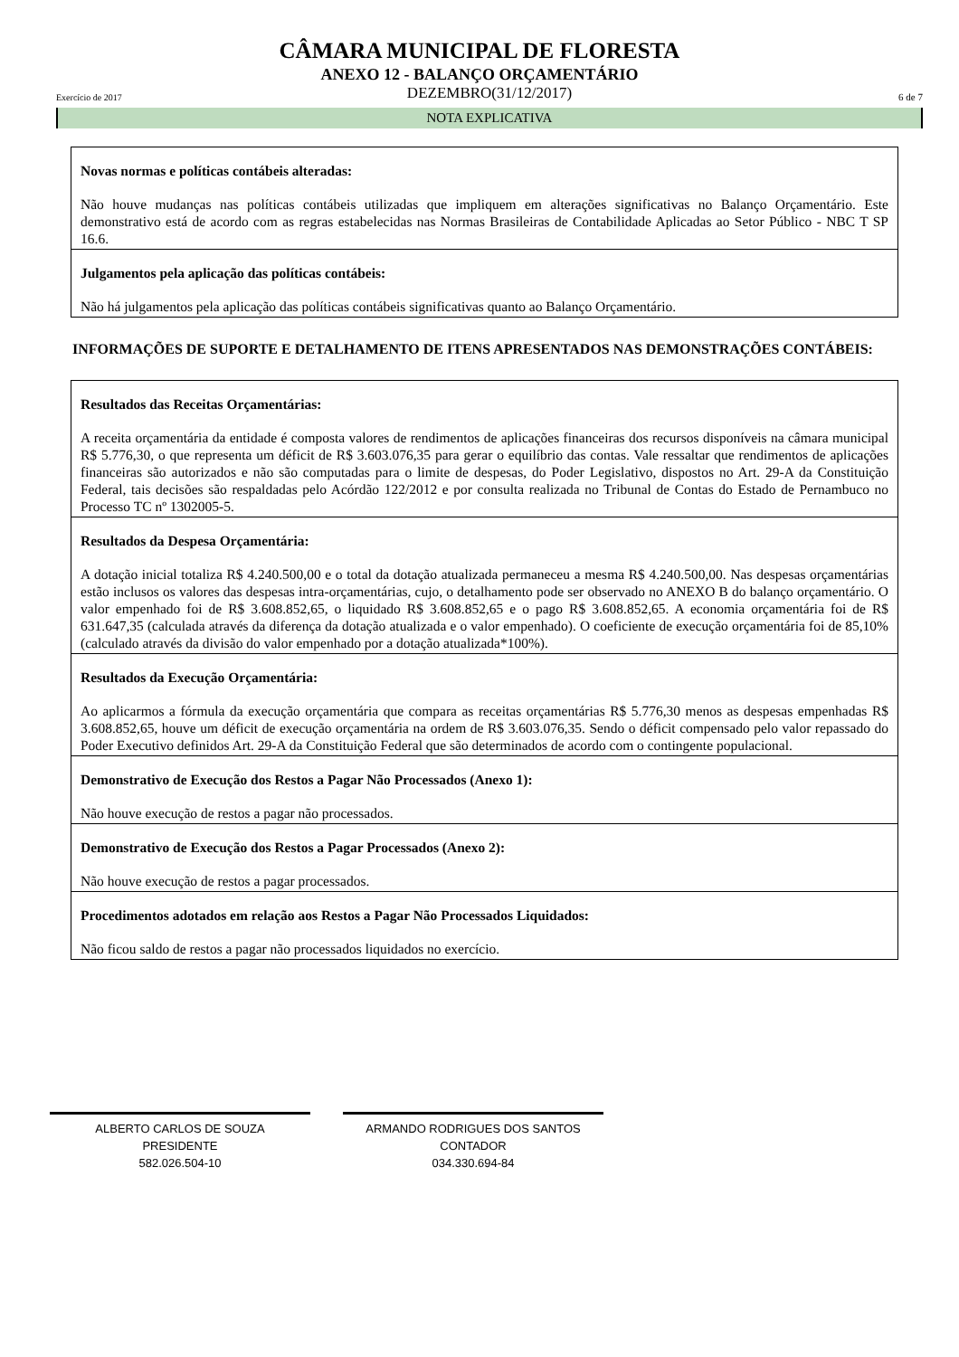CÂMARA MUNICIPAL DE FLORESTA
ANEXO 12 - BALANÇO ORÇAMENTÁRIO
Exercício de 2017 DEZEMBRO(31/12/2017) 6 de 7
NOTA EXPLICATIVA
Novas normas e políticas contábeis alteradas:
Não houve mudanças nas políticas contábeis utilizadas que impliquem em alterações significativas no Balanço Orçamentário. Este demonstrativo está de acordo com as regras estabelecidas nas Normas Brasileiras de Contabilidade Aplicadas ao Setor Público - NBC T SP 16.6.
Julgamentos pela aplicação das políticas contábeis:
Não há julgamentos pela aplicação das políticas contábeis significativas quanto ao Balanço Orçamentário.
INFORMAÇÕES DE SUPORTE E DETALHAMENTO DE ITENS APRESENTADOS NAS DEMONSTRAÇÕES CONTÁBEIS:
Resultados das Receitas Orçamentárias:
A receita orçamentária da entidade é composta valores de rendimentos de aplicações financeiras dos recursos disponíveis na câmara municipal R$ 5.776,30, o que representa um déficit de R$ 3.603.076,35 para gerar o equilíbrio das contas. Vale ressaltar que rendimentos de aplicações financeiras são autorizados e não são computadas para o limite de despesas, do Poder Legislativo, dispostos no Art. 29-A da Constituição Federal, tais decisões são respaldadas pelo Acórdão 122/2012 e por consulta realizada no Tribunal de Contas do Estado de Pernambuco no Processo TC nº 1302005-5.
Resultados da Despesa Orçamentária:
A dotação inicial totaliza R$ 4.240.500,00 e o total da dotação atualizada permaneceu a mesma R$ 4.240.500,00. Nas despesas orçamentárias estão inclusos os valores das despesas intra-orçamentárias, cujo, o detalhamento pode ser observado no ANEXO B do balanço orçamentário. O valor empenhado foi de R$ 3.608.852,65, o liquidado R$ 3.608.852,65 e o pago R$ 3.608.852,65. A economia orçamentária foi de R$ 631.647,35 (calculada através da diferença da dotação atualizada e o valor empenhado). O coeficiente de execução orçamentária foi de 85,10% (calculado através da divisão do valor empenhado por a dotação atualizada*100%).
Resultados da Execução Orçamentária:
Ao aplicarmos a fórmula da execução orçamentária que compara as receitas orçamentárias R$ 5.776,30 menos as despesas empenhadas R$ 3.608.852,65, houve um déficit de execução orçamentária na ordem de R$ 3.603.076,35. Sendo o déficit compensado pelo valor repassado do Poder Executivo definidos Art. 29-A da Constituição Federal que são determinados de acordo com o contingente populacional.
Demonstrativo de Execução dos Restos a Pagar Não Processados (Anexo 1):
Não houve execução de restos a pagar não processados.
Demonstrativo de Execução dos Restos a Pagar Processados (Anexo 2):
Não houve execução de restos a pagar processados.
Procedimentos adotados em relação aos Restos a Pagar Não Processados Liquidados:
Não ficou saldo de restos a pagar não processados liquidados no exercício.
ALBERTO CARLOS DE SOUZA
PRESIDENTE
582.026.504-10
ARMANDO RODRIGUES DOS SANTOS
CONTADOR
034.330.694-84